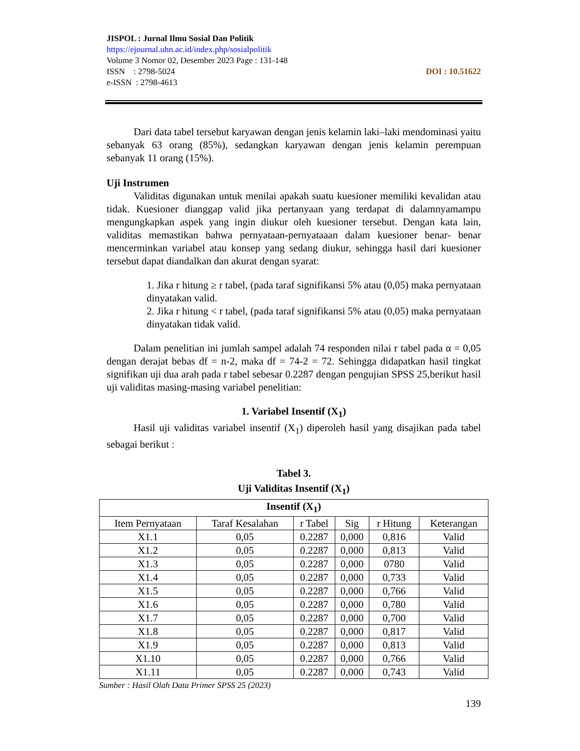JISPOL : Jurnal Ilmu Sosial Dan Politik
https://ejournal.uhn.ac.id/index.php/sosialpolitik
Volume 3 Nomor 02, Desember 2023 Page : 131-148
ISSN : 2798-5024 DOI : 10.51622
e-ISSN : 2798-4613
Dari data tabel tersebut karyawan dengan jenis kelamin laki–laki mendominasi yaitu sebanyak 63 orang (85%), sedangkan karyawan dengan jenis kelamin perempuan sebanyak 11 orang (15%).
Uji Instrumen
Validitas digunakan untuk menilai apakah suatu kuesioner memiliki kevalidan atau tidak. Kuesioner dianggap valid jika pertanyaan yang terdapat di dalamnyamampu mengungkapkan aspek yang ingin diukur oleh kuesioner tersebut. Dengan kata lain, validitas memastikan bahwa pernyataan-pernyataaan dalam kuesioner benar- benar mencerminkan variabel atau konsep yang sedang diukur, sehingga hasil dari kuesioner tersebut dapat diandalkan dan akurat dengan syarat:
1. Jika r hitung ≥ r tabel, (pada taraf signifikansi 5% atau (0,05) maka pernyataan dinyatakan valid.
2. Jika r hitung < r tabel, (pada taraf signifikansi 5% atau (0,05) maka pernyataan dinyatakan tidak valid.
Dalam penelitian ini jumlah sampel adalah 74 responden nilai r tabel pada α = 0,05 dengan derajat bebas df = n-2, maka df = 74-2 = 72. Sehingga didapatkan hasil tingkat signifikan uji dua arah pada r tabel sebesar 0.2287 dengan pengujian SPSS 25,berikut hasil uji validitas masing-masing variabel penelitian:
1. Variabel Insentif (X<sub>1</sub>)
Hasil uji validitas variabel insentif (X<sub>1</sub>) diperoleh hasil yang disajikan pada tabel sebagai berikut :
Tabel 3.
Uji Validitas Insentif (X<sub>1</sub>)
| Insentif (X<sub>1</sub>) | | | | | |
| --- | --- | --- | --- | --- | --- |
| Item Pernyataan | Taraf Kesalahan | r Tabel | Sig | r Hitung | Keterangan |
| X1.1 | 0,05 | 0.2287 | 0,000 | 0,816 | Valid |
| X1.2 | 0,05 | 0.2287 | 0,000 | 0,813 | Valid |
| X1.3 | 0,05 | 0.2287 | 0,000 | 0780 | Valid |
| X1.4 | 0,05 | 0.2287 | 0,000 | 0,733 | Valid |
| X1.5 | 0,05 | 0.2287 | 0,000 | 0,766 | Valid |
| X1.6 | 0,05 | 0.2287 | 0,000 | 0,780 | Valid |
| X1.7 | 0,05 | 0.2287 | 0,000 | 0,700 | Valid |
| X1.8 | 0,05 | 0.2287 | 0,000 | 0,817 | Valid |
| X1.9 | 0,05 | 0.2287 | 0,000 | 0,813 | Valid |
| X1.10 | 0,05 | 0.2287 | 0,000 | 0,766 | Valid |
| X1.11 | 0,05 | 0.2287 | 0,000 | 0,743 | Valid |
Sumber : Hasil Olah Data Primer SPSS 25 (2023)
139